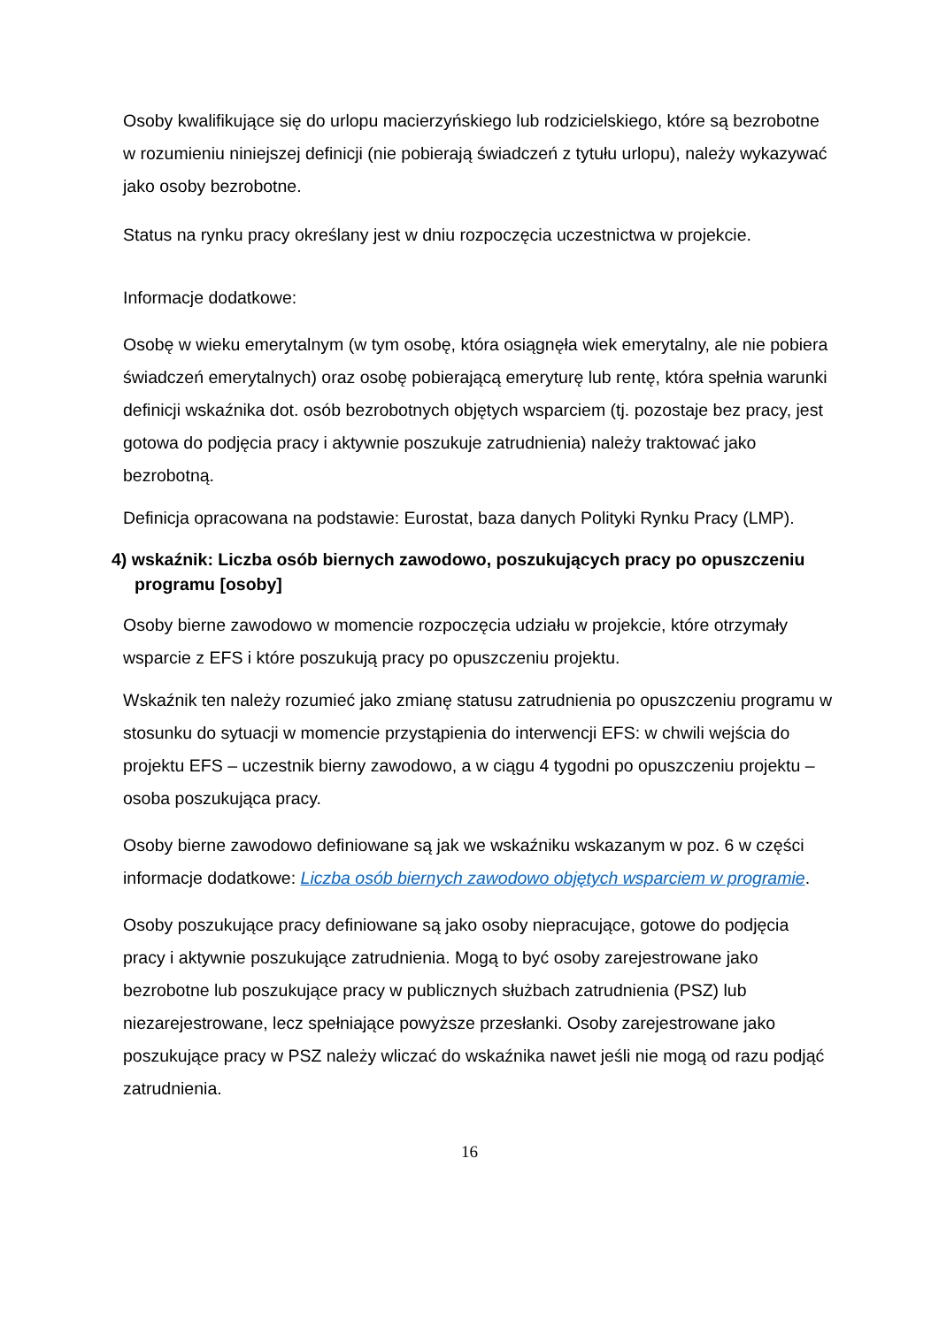Osoby kwalifikujące się do urlopu macierzyńskiego lub rodzicielskiego, które są bezrobotne w rozumieniu niniejszej definicji (nie pobierają świadczeń z tytułu urlopu), należy wykazywać jako osoby bezrobotne.
Status na rynku pracy określany jest w dniu rozpoczęcia uczestnictwa w projekcie.
Informacje dodatkowe:
Osobę w wieku emerytalnym (w tym osobę, która osiągnęła wiek emerytalny, ale nie pobiera świadczeń emerytalnych) oraz osobę pobierającą emeryturę lub rentę, która spełnia warunki definicji wskaźnika dot. osób bezrobotnych objętych wsparciem (tj. pozostaje bez pracy, jest gotowa do podjęcia pracy i aktywnie poszukuje zatrudnienia) należy traktować jako bezrobotną.
Definicja opracowana na podstawie: Eurostat, baza danych Polityki Rynku Pracy (LMP).
4) wskaźnik: Liczba osób biernych zawodowo, poszukujących pracy po opuszczeniu programu [osoby]
Osoby bierne zawodowo w momencie rozpoczęcia udziału w projekcie, które otrzymały wsparcie z EFS i które poszukują pracy po opuszczeniu projektu.
Wskaźnik ten należy rozumieć jako zmianę statusu zatrudnienia po opuszczeniu programu w stosunku do sytuacji w momencie przystąpienia do interwencji EFS: w chwili wejścia do projektu EFS – uczestnik bierny zawodowo, a w ciągu 4 tygodni po opuszczeniu projektu – osoba poszukująca pracy.
Osoby bierne zawodowo definiowane są jak we wskaźniku wskazanym w poz. 6 w części informacje dodatkowe: Liczba osób biernych zawodowo objętych wsparciem w programie.
Osoby poszukujące pracy definiowane są jako osoby niepracujące, gotowe do podjęcia pracy i aktywnie poszukujące zatrudnienia. Mogą to być osoby zarejestrowane jako bezrobotne lub poszukujące pracy w publicznych służbach zatrudnienia (PSZ) lub niezarejestrowane, lecz spełniające powyższe przesłanki. Osoby zarejestrowane jako poszukujące pracy w PSZ należy wliczać do wskaźnika nawet jeśli nie mogą od razu podjąć zatrudnienia.
16